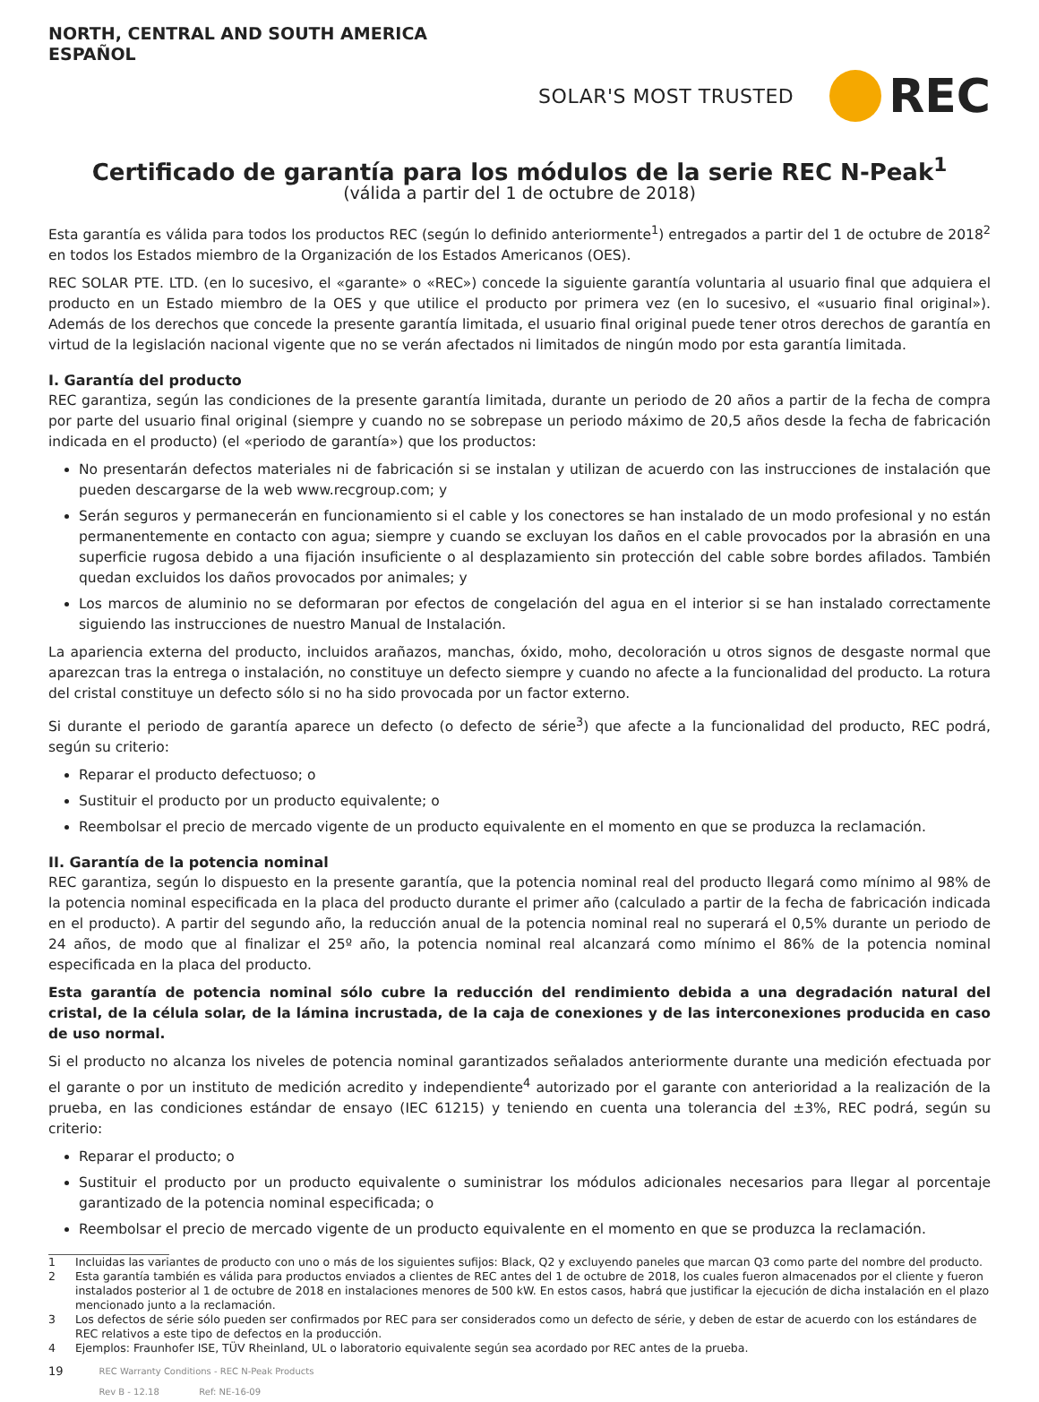NORTH, CENTRAL AND SOUTH AMERICA
ESPAÑOL
SOLAR'S MOST TRUSTED REC
Certificado de garantía para los módulos de la serie REC N-Peak<sup>1</sup>
(válida a partir del 1 de octubre de 2018)
Esta garantía es válida para todos los productos REC (según lo definido anteriormente<sup>1</sup>) entregados a partir del 1 de octubre de 2018<sup>2</sup> en todos los Estados miembro de la Organización de los Estados Americanos (OES).
REC SOLAR PTE. LTD. (en lo sucesivo, el «garante» o «REC») concede la siguiente garantía voluntaria al usuario final que adquiera el producto en un Estado miembro de la OES y que utilice el producto por primera vez (en lo sucesivo, el «usuario final original»). Además de los derechos que concede la presente garantía limitada, el usuario final original puede tener otros derechos de garantía en virtud de la legislación nacional vigente que no se verán afectados ni limitados de ningún modo por esta garantía limitada.
I. Garantía del producto
REC garantiza, según las condiciones de la presente garantía limitada, durante un periodo de 20 años a partir de la fecha de compra por parte del usuario final original (siempre y cuando no se sobrepase un periodo máximo de 20,5 años desde la fecha de fabricación indicada en el producto) (el «periodo de garantía») que los productos:
No presentarán defectos materiales ni de fabricación si se instalan y utilizan de acuerdo con las instrucciones de instalación que pueden descargarse de la web www.recgroup.com; y
Serán seguros y permanecerán en funcionamiento si el cable y los conectores se han instalado de un modo profesional y no están permanentemente en contacto con agua; siempre y cuando se excluyan los daños en el cable provocados por la abrasión en una superficie rugosa debido a una fijación insuficiente o al desplazamiento sin protección del cable sobre bordes afilados. También quedan excluidos los daños provocados por animales; y
Los marcos de aluminio no se deformaran por efectos de congelación del agua en el interior si se han instalado correctamente siguiendo las instrucciones de nuestro Manual de Instalación.
La apariencia externa del producto, incluidos arañazos, manchas, óxido, moho, decoloración u otros signos de desgaste normal que aparezcan tras la entrega o instalación, no constituye un defecto siempre y cuando no afecte a la funcionalidad del producto. La rotura del cristal constituye un defecto sólo si no ha sido provocada por un factor externo.
Si durante el periodo de garantía aparece un defecto (o defecto de série<sup>3</sup>) que afecte a la funcionalidad del producto, REC podrá, según su criterio:
Reparar el producto defectuoso; o
Sustituir el producto por un producto equivalente; o
Reembolsar el precio de mercado vigente de un producto equivalente en el momento en que se produzca la reclamación.
II. Garantía de la potencia nominal
REC garantiza, según lo dispuesto en la presente garantía, que la potencia nominal real del producto llegará como mínimo al 98% de la potencia nominal especificada en la placa del producto durante el primer año (calculado a partir de la fecha de fabricación indicada en el producto). A partir del segundo año, la reducción anual de la potencia nominal real no superará el 0,5% durante un periodo de 24 años, de modo que al finalizar el 25º año, la potencia nominal real alcanzará como mínimo el 86% de la potencia nominal especificada en la placa del producto.
Esta garantía de potencia nominal sólo cubre la reducción del rendimiento debida a una degradación natural del cristal, de la célula solar, de la lámina incrustada, de la caja de conexiones y de las interconexiones producida en caso de uso normal.
Si el producto no alcanza los niveles de potencia nominal garantizados señalados anteriormente durante una medición efectuada por el garante o por un instituto de medición acredito y independiente<sup>4</sup> autorizado por el garante con anterioridad a la realización de la prueba, en las condiciones estándar de ensayo (IEC 61215) y teniendo en cuenta una tolerancia del ±3%, REC podrá, según su criterio:
Reparar el producto; o
Sustituir el producto por un producto equivalente o suministrar los módulos adicionales necesarios para llegar al porcentaje garantizado de la potencia nominal especificada; o
Reembolsar el precio de mercado vigente de un producto equivalente en el momento en que se produzca la reclamación.
1 Incluidas las variantes de producto con uno o más de los siguientes sufijos: Black, Q2 y excluyendo paneles que marcan Q3 como parte del nombre del producto.
2 Esta garantía también es válida para productos enviados a clientes de REC antes del 1 de octubre de 2018, los cuales fueron almacenados por el cliente y fueron instalados posterior al 1 de octubre de 2018 en instalaciones menores de 500 kW. En estos casos, habrá que justificar la ejecución de dicha instalación en el plazo mencionado junto a la reclamación.
3 Los defectos de série sólo pueden ser confirmados por REC para ser considerados como un defecto de série, y deben de estar de acuerdo con los estándares de REC relativos a este tipo de defectos en la producción.
4 Ejemplos: Fraunhofer ISE, TÜV Rheinland, UL o laboratorio equivalente según sea acordado por REC antes de la prueba.
19 REC Warranty Conditions - REC N-Peak Products
Rev B - 12.18 Ref: NE-16-09